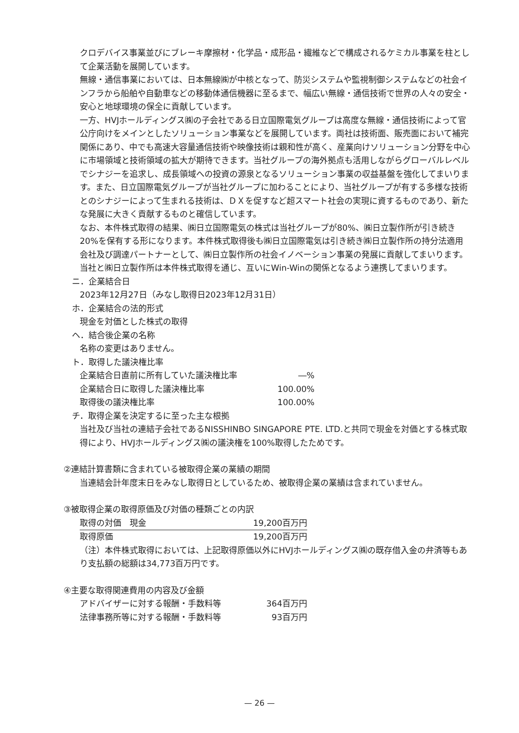クロデバイス事業並びにブレーキ摩擦材・化学品・成形品・繊維などで構成されるケミカル事業を柱として企業活動を展開しています。
無線・通信事業においては、日本無線㈱が中核となって、防災システムや監視制御システムなどの社会インフラから船舶や自動車などの移動体通信機器に至るまで、幅広い無線・通信技術で世界の人々の安全・安心と地球環境の保全に貢献しています。
一方、HVJホールディングス㈱の子会社である日立国際電気グループは高度な無線・通信技術によって官公庁向けをメインとしたソリューション事業などを展開しています。両社は技術面、販売面において補完関係にあり、中でも高速大容量通信技術や映像技術は親和性が高く、産業向けソリューション分野を中心に市場領域と技術領域の拡大が期待できます。当社グループの海外拠点も活用しながらグローバルレベルでシナジーを追求し、成長領域への投資の源泉となるソリューション事業の収益基盤を強化してまいります。また、日立国際電気グループが当社グループに加わることにより、当社グループが有する多様な技術とのシナジーによって生まれる技術は、ＤＸを促すなど超スマート社会の実現に資するものであり、新たな発展に大きく貢献するものと確信しています。
なお、本件株式取得の結果、㈱日立国際電気の株式は当社グループが80%、㈱日立製作所が引き続き20%を保有する形になります。本件株式取得後も㈱日立国際電気は引き続き㈱日立製作所の持分法適用会社及び調達パートナーとして、㈱日立製作所の社会イノベーション事業の発展に貢献してまいります。当社と㈱日立製作所は本件株式取得を通じ、互いにWin-Winの関係となるよう連携してまいります。
ニ．企業結合日
2023年12月27日（みなし取得日2023年12月31日）
ホ．企業結合の法的形式
現金を対価とした株式の取得
ヘ．結合後企業の名称
名称の変更はありません。
ト．取得した議決権比率
| 企業結合日直前に所有していた議決権比率 | ―% |
| 企業結合日に取得した議決権比率 | 100.00% |
| 取得後の議決権比率 | 100.00% |
チ．取得企業を決定するに至った主な根拠
当社及び当社の連結子会社であるNISSHINBO SINGAPORE PTE. LTD.と共同で現金を対価とする株式取得により、HVJホールディングス㈱の議決権を100%取得したためです。
②連結計算書類に含まれている被取得企業の業績の期間
当連結会計年度末日をみなし取得日としているため、被取得企業の業績は含まれていません。
③被取得企業の取得原価及び対価の種類ごとの内訳
| 取得の対価 現金 | 19,200百万円 |
| 取得原価 | 19,200百万円 |
（注）本件株式取得においては、上記取得原価以外にHVJホールディングス㈱の既存借入金の弁済等もあり支払額の総額は34,773百万円です。
④主要な取得関連費用の内容及び金額
| アドバイザーに対する報酬・手数料等 | 364百万円 |
| 法律事務所等に対する報酬・手数料等 | 93百万円 |
— 26 —